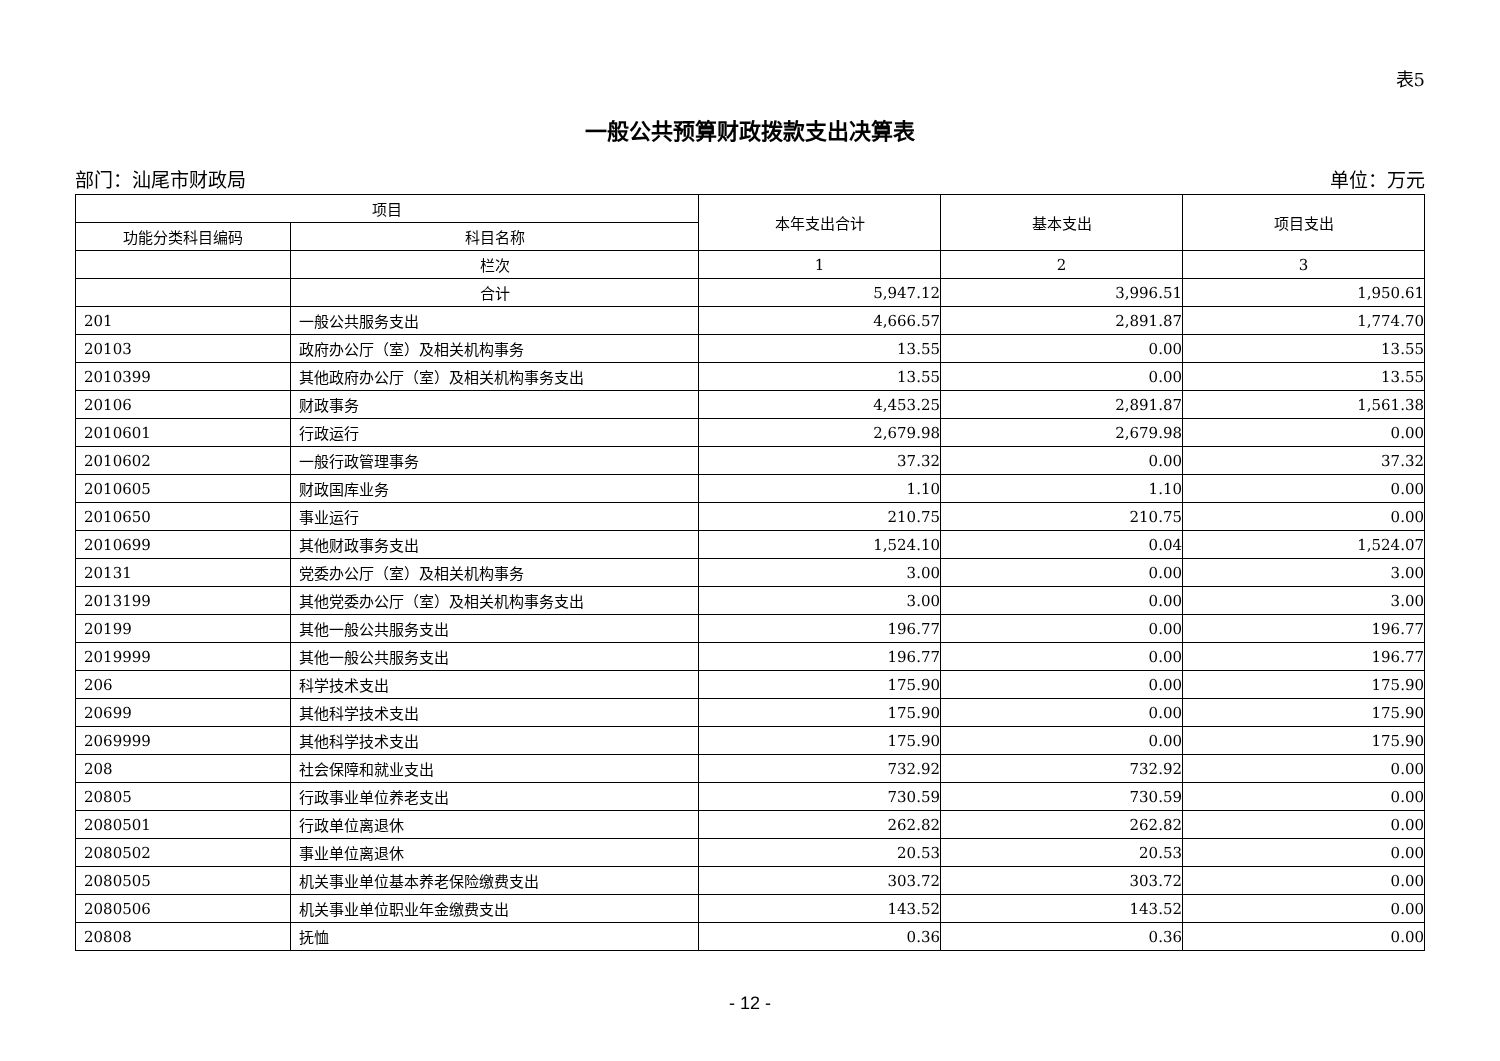表5
一般公共预算财政拨款支出决算表
部门：汕尾市财政局 单位：万元
| 项目 | | 本年支出合计 | 基本支出 | 项目支出 |
| --- | --- | --- | --- | --- |
| 功能分类科目编码 | 科目名称 | | | |
| | 栏次 | 1 | 2 | 3 |
| | 合计 | 5,947.12 | 3,996.51 | 1,950.61 |
| 201 | 一般公共服务支出 | 4,666.57 | 2,891.87 | 1,774.70 |
| 20103 | 政府办公厅（室）及相关机构事务 | 13.55 | 0.00 | 13.55 |
| 2010399 | 其他政府办公厅（室）及相关机构事务支出 | 13.55 | 0.00 | 13.55 |
| 20106 | 财政事务 | 4,453.25 | 2,891.87 | 1,561.38 |
| 2010601 | 行政运行 | 2,679.98 | 2,679.98 | 0.00 |
| 2010602 | 一般行政管理事务 | 37.32 | 0.00 | 37.32 |
| 2010605 | 财政国库业务 | 1.10 | 1.10 | 0.00 |
| 2010650 | 事业运行 | 210.75 | 210.75 | 0.00 |
| 2010699 | 其他财政事务支出 | 1,524.10 | 0.04 | 1,524.07 |
| 20131 | 党委办公厅（室）及相关机构事务 | 3.00 | 0.00 | 3.00 |
| 2013199 | 其他党委办公厅（室）及相关机构事务支出 | 3.00 | 0.00 | 3.00 |
| 20199 | 其他一般公共服务支出 | 196.77 | 0.00 | 196.77 |
| 2019999 | 其他一般公共服务支出 | 196.77 | 0.00 | 196.77 |
| 206 | 科学技术支出 | 175.90 | 0.00 | 175.90 |
| 20699 | 其他科学技术支出 | 175.90 | 0.00 | 175.90 |
| 2069999 | 其他科学技术支出 | 175.90 | 0.00 | 175.90 |
| 208 | 社会保障和就业支出 | 732.92 | 732.92 | 0.00 |
| 20805 | 行政事业单位养老支出 | 730.59 | 730.59 | 0.00 |
| 2080501 | 行政单位离退休 | 262.82 | 262.82 | 0.00 |
| 2080502 | 事业单位离退休 | 20.53 | 20.53 | 0.00 |
| 2080505 | 机关事业单位基本养老保险缴费支出 | 303.72 | 303.72 | 0.00 |
| 2080506 | 机关事业单位职业年金缴费支出 | 143.52 | 143.52 | 0.00 |
| 20808 | 抚恤 | 0.36 | 0.36 | 0.00 |
- 12 -